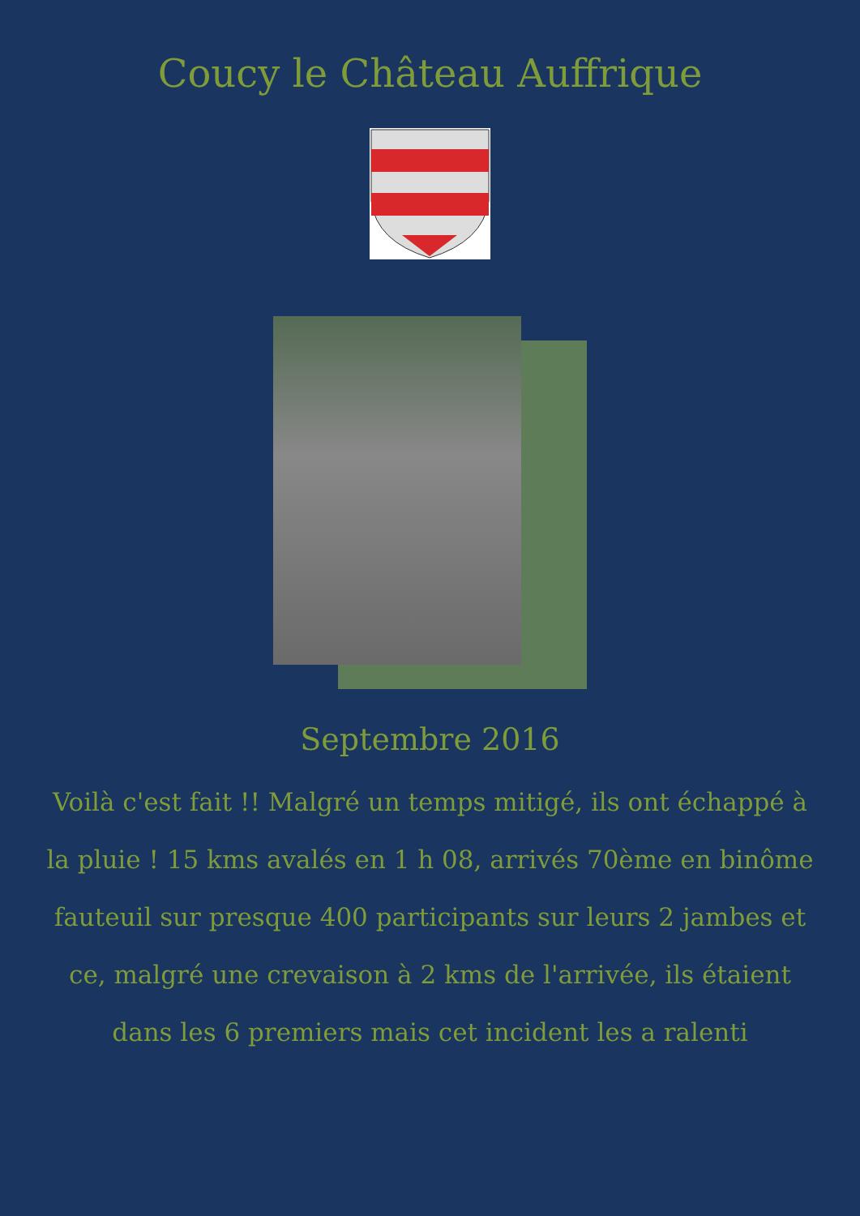Coucy le Château Auffrique
Septembre 2016
Voilà c'est fait !! Malgré un temps mitigé, ils ont échappé à la pluie ! 15 kms avalés en 1 h 08, arrivés 70ème en binôme fauteuil sur presque 400 participants sur leurs 2 jambes et ce, malgré une crevaison à 2 kms de l'arrivée, ils étaient dans les 6 premiers mais cet incident les a ralenti